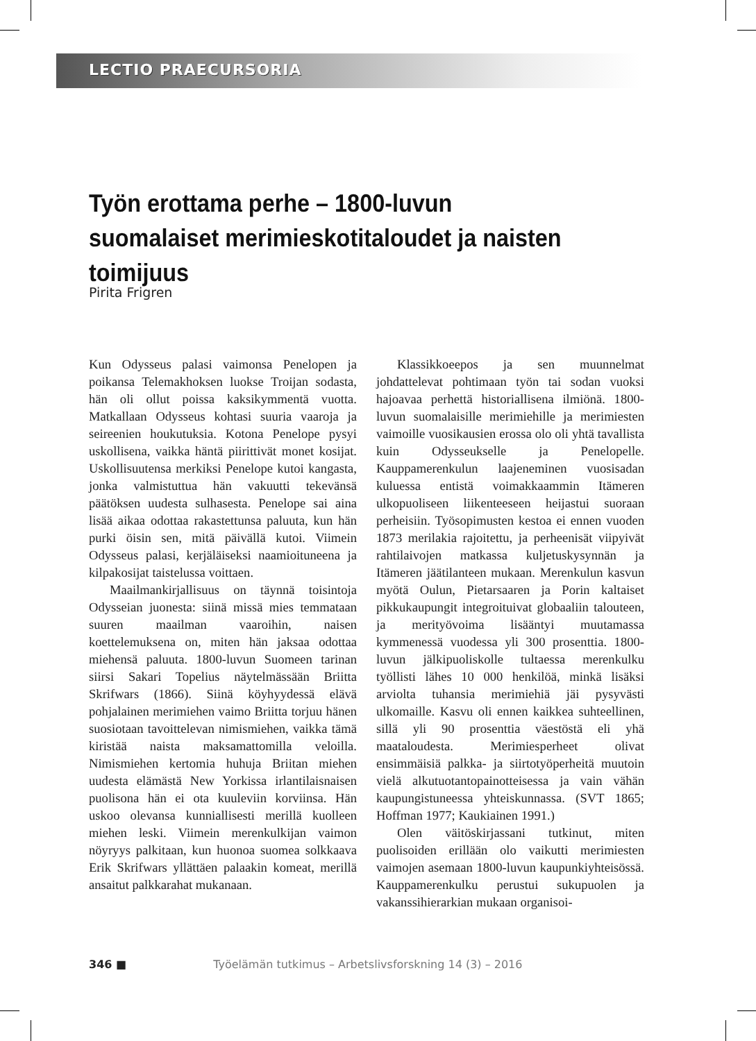LECTIO PRAECURSORIA
Työn erottama perhe – 1800-luvun suomalaiset merimieskotitaloudet ja naisten toimijuus
Pirita Frigren
Kun Odysseus palasi vaimonsa Penelopen ja poikansa Telemakhoksen luokse Troijan sodasta, hän oli ollut poissa kaksikymmentä vuotta. Matkallaan Odysseus kohtasi suuria vaaroja ja seireenien houkutuksia. Kotona Penelope pysyi uskollisena, vaikka häntä piirittivät monet kosijat. Uskollisuutensa merkiksi Penelope kutoi kangasta, jonka valmistuttua hän vakuutti tekevänsä päätöksen uudesta sulhasesta. Penelope sai aina lisää aikaa odottaa rakastettunsa paluuta, kun hän purki öisin sen, mitä päivällä kutoi. Viimein Odysseus palasi, kerjäläiseksi naamioituneena ja kilpakosijat taistelussa voittaen.
Maailmankirjallisuus on täynnä toisintoja Odysseian juonesta: siinä missä mies temmataan suuren maailman vaaroihin, naisen koettelemuksena on, miten hän jaksaa odottaa miehensä paluuta. 1800-luvun Suomeen tarinan siirsi Sakari Topelius näytelmässään Briitta Skrifwars (1866). Siinä köyhyydessä elävä pohjalainen merimiehen vaimo Briitta torjuu hänen suosiotaan tavoittelevan nimismiehen, vaikka tämä kiristää naista maksamattomilla veloilla. Nimismiehen kertomia huhuja Briitan miehen uudesta elämästä New Yorkissa irlantilaisnaisen puolisona hän ei ota kuuleviin korviinsa. Hän uskoo olevansa kunniallisesti merillä kuolleen miehen leski. Viimein merenkulkijan vaimon nöyryys palkitaan, kun huonoa suomea solkkaava Erik Skrifwars yllättäen palaakin komeat, merillä ansaitut palkkarahat mukanaan.
Klassikkoeepos ja sen muunnelmat johdattelevat pohtimaan työn tai sodan vuoksi hajoavaa perhettä historiallisena ilmiönä. 1800-luvun suomalaisille merimiehille ja merimiesten vaimoille vuosikausien erossa olo oli yhtä tavallista kuin Odysseukselle ja Penelopelle. Kauppamerenkulun laajeneminen vuosisadan kuluessa entistä voimakkaammin Itämeren ulkopuoliseen liikenteeseen heijastui suoraan perheisiin. Työsopimusten kestoa ei ennen vuoden 1873 merilakia rajoitettu, ja perheenisät viipyivät rahtilaivojen matkassa kuljetuskysynnän ja Itämeren jäätilanteen mukaan. Merenkulun kasvun myötä Oulun, Pietarsaaren ja Porin kaltaiset pikkukaupungit integroituivat globaaliin talouteen, ja merityövoima lisääntyi muutamassa kymmenessä vuodessa yli 300 prosenttia. 1800-luvun jälkipuoliskolle tultaessa merenkulku työllisti lähes 10 000 henkilöä, minkä lisäksi arviolta tuhansia merimiehiä jäi pysyvästi ulkomaille. Kasvu oli ennen kaikkea suhteellinen, sillä yli 90 prosenttia väestöstä eli yhä maataloudesta. Merimiesperheet olivat ensimmäisiä palkka- ja siirtotyöperheitä muutoin vielä alkutuotantopainotteisessa ja vain vähän kaupungistuneessa yhteiskunnassa. (SVT 1865; Hoffman 1977; Kaukiainen 1991.)
Olen väitöskirjassani tutkinut, miten puolisoiden erillään olo vaikutti merimiesten vaimojen asemaan 1800-luvun kaupunkiyhteisössä. Kauppamerenkulku perustui sukupuolen ja vakanssihierarkian mukaan organisoi-
346 ■ Työelämän tutkimus – Arbetslivsforskning 14 (3) – 2016